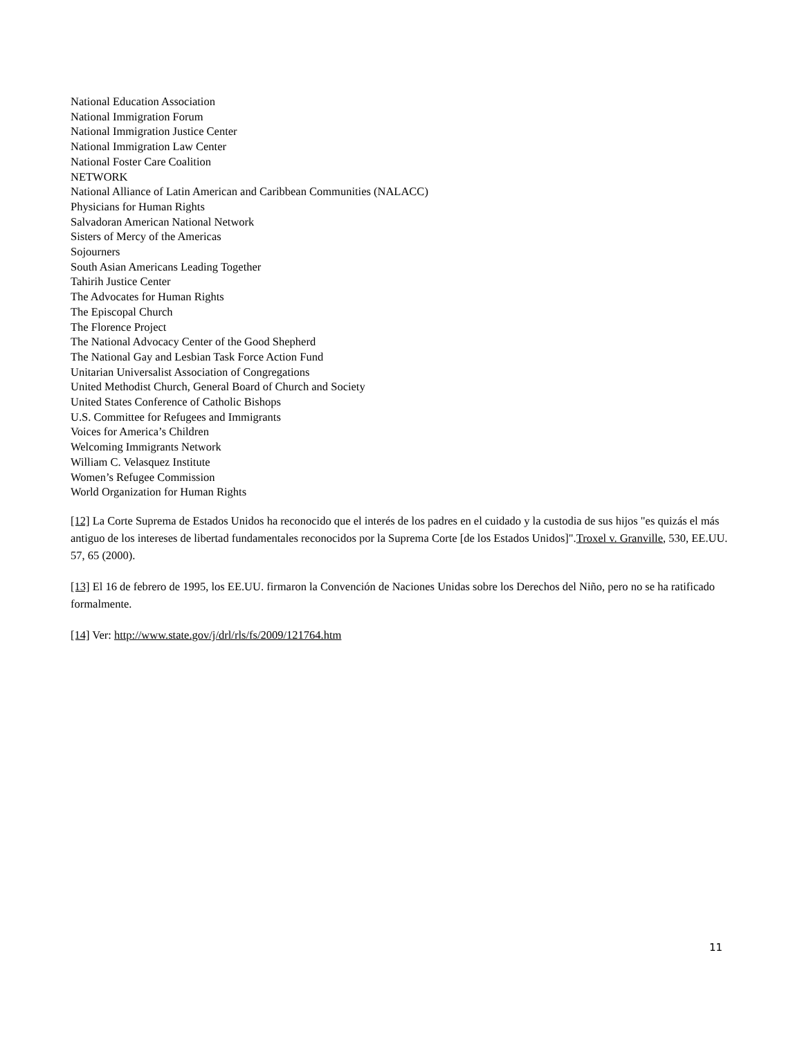National Education Association
National Immigration Forum
National Immigration Justice Center
National Immigration Law Center
National Foster Care Coalition
NETWORK
National Alliance of Latin American and Caribbean Communities (NALACC)
Physicians for Human Rights
Salvadoran American National Network
Sisters of Mercy of the Americas
Sojourners
South Asian Americans Leading Together
Tahirih Justice Center
The Advocates for Human Rights
The Episcopal Church
The Florence Project
The National Advocacy Center of the Good Shepherd
The National Gay and Lesbian Task Force Action Fund
Unitarian Universalist Association of Congregations
United Methodist Church, General Board of Church and Society
United States Conference of Catholic Bishops
U.S. Committee for Refugees and Immigrants
Voices for America’s Children
Welcoming Immigrants Network
William C. Velasquez Institute
Women’s Refugee Commission
World Organization for Human Rights
[12] La Corte Suprema de Estados Unidos ha reconocido que el interés de los padres en el cuidado y la custodia de sus hijos "es quizás el más antiguo de los intereses de libertad fundamentales reconocidos por la Suprema Corte [de los Estados Unidos]".Troxel v. Granville, 530, EE.UU. 57, 65 (2000).
[13] El 16 de febrero de 1995, los EE.UU. firmaron la Convención de Naciones Unidas sobre los Derechos del Niño, pero no se ha ratificado formalmente.
[14] Ver: http://www.state.gov/j/drl/rls/fs/2009/121764.htm
11